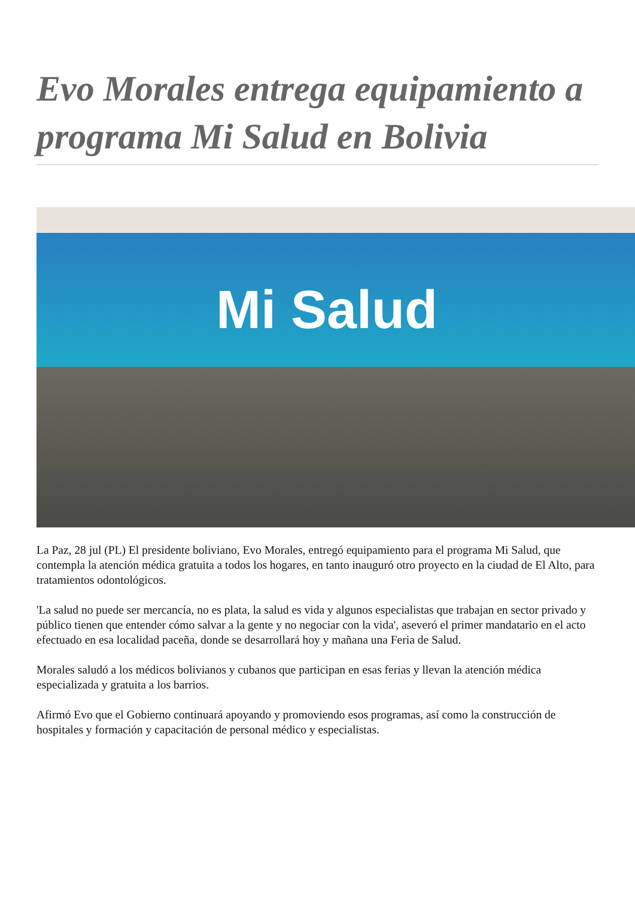Evo Morales entrega equipamiento a programa Mi Salud en Bolivia
Mi Salud
La Paz, 28 jul (PL) El presidente boliviano, Evo Morales, entregó equipamiento para el programa Mi Salud, que contempla la atención médica gratuita a todos los hogares, en tanto inauguró otro proyecto en la ciudad de El Alto, para tratamientos odontológicos.
'La salud no puede ser mercancía, no es plata, la salud es vida y algunos especialistas que trabajan en sector privado y público tienen que entender cómo salvar a la gente y no negociar con la vida', aseveró el primer mandatario en el acto efectuado en esa localidad paceña, donde se desarrollará hoy y mañana una Feria de Salud.
Morales saludó a los médicos bolivianos y cubanos que participan en esas ferias y llevan la atención médica especializada y gratuita a los barrios.
Afirmó Evo que el Gobierno continuará apoyando y promoviendo esos programas, así como la construcción de hospitales y formación y capacitación de personal médico y especialistas.